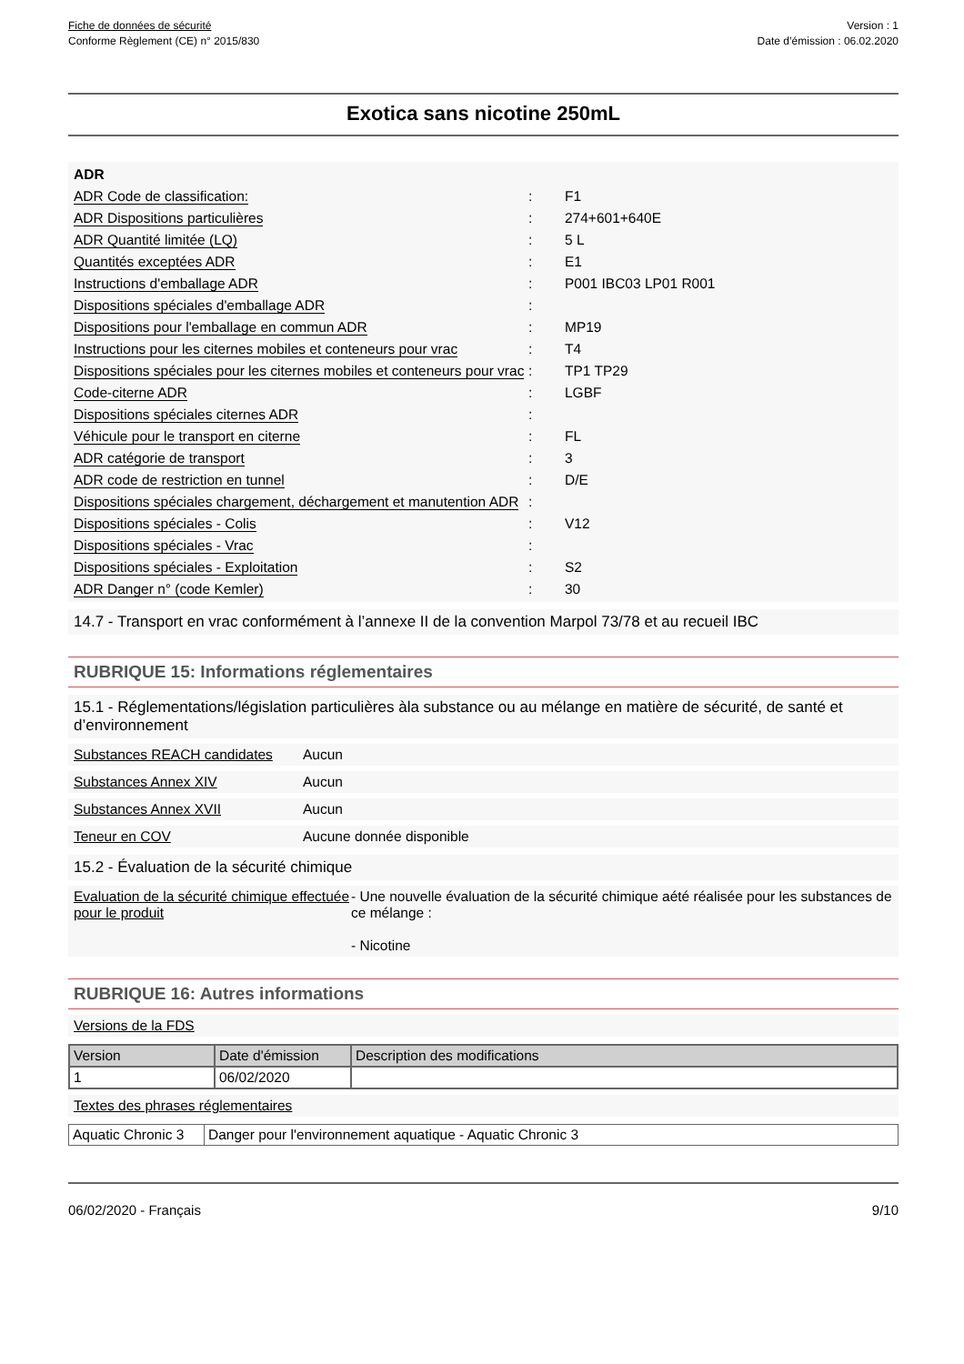Fiche de données de sécurité
Conforme Règlement (CE) n° 2015/830
Version : 1
Date d’émission : 06.02.2020
Exotica sans nicotine 250mL
| ADR | | |
| ADR Code de classification: | : | F1 |
| ADR Dispositions particulières | : | 274+601+640E |
| ADR Quantité limitée (LQ) | : | 5 L |
| Quantités exceptées ADR | : | E1 |
| Instructions d'emballage ADR | : | P001 IBC03 LP01 R001 |
| Dispositions spéciales d'emballage ADR | : | |
| Dispositions pour l'emballage en commun ADR | : | MP19 |
| Instructions pour les citernes mobiles et conteneurs pour vrac | : | T4 |
| Dispositions spéciales pour les citernes mobiles et conteneurs pour vrac | : | TP1 TP29 |
| Code-citerne ADR | : | LGBF |
| Dispositions spéciales citernes ADR | : | |
| Véhicule pour le transport en citerne | : | FL |
| ADR catégorie de transport | : | 3 |
| ADR code de restriction en tunnel | : | D/E |
| Dispositions spéciales chargement, déchargement et manutention ADR | : | |
| Dispositions spéciales - Colis | : | V12 |
| Dispositions spéciales - Vrac | : | |
| Dispositions spéciales - Exploitation | : | S2 |
| ADR Danger n° (code Kemler) | : | 30 |
14.7 - Transport en vrac conformément à l’annexe II de la convention Marpol 73/78 et au recueil IBC
RUBRIQUE 15: Informations réglementaires
15.1 - Réglementations/législation particulières àla substance ou au mélange en matière de sécurité, de santé et d’environnement
Substances REACH candidates Aucun
Substances Annex XIV Aucun
Substances Annex XVII Aucun
Teneur en COV Aucune donnée disponible
15.2 - Évaluation de la sécurité chimique
Evaluation de la sécurité chimique effectuée pour le produit
- Une nouvelle évaluation de la sécurité chimique aété réalisée pour les substances de ce mélange :
- Nicotine
RUBRIQUE 16: Autres informations
Versions de la FDS
| Version | Date d'émission | Description des modifications |
| --- | --- | --- |
| 1 | 06/02/2020 | |
Textes des phrases réglementaires
| Aquatic Chronic 3 | Danger pour l'environnement aquatique - Aquatic Chronic 3 |
06/02/2020 - Français 9/10